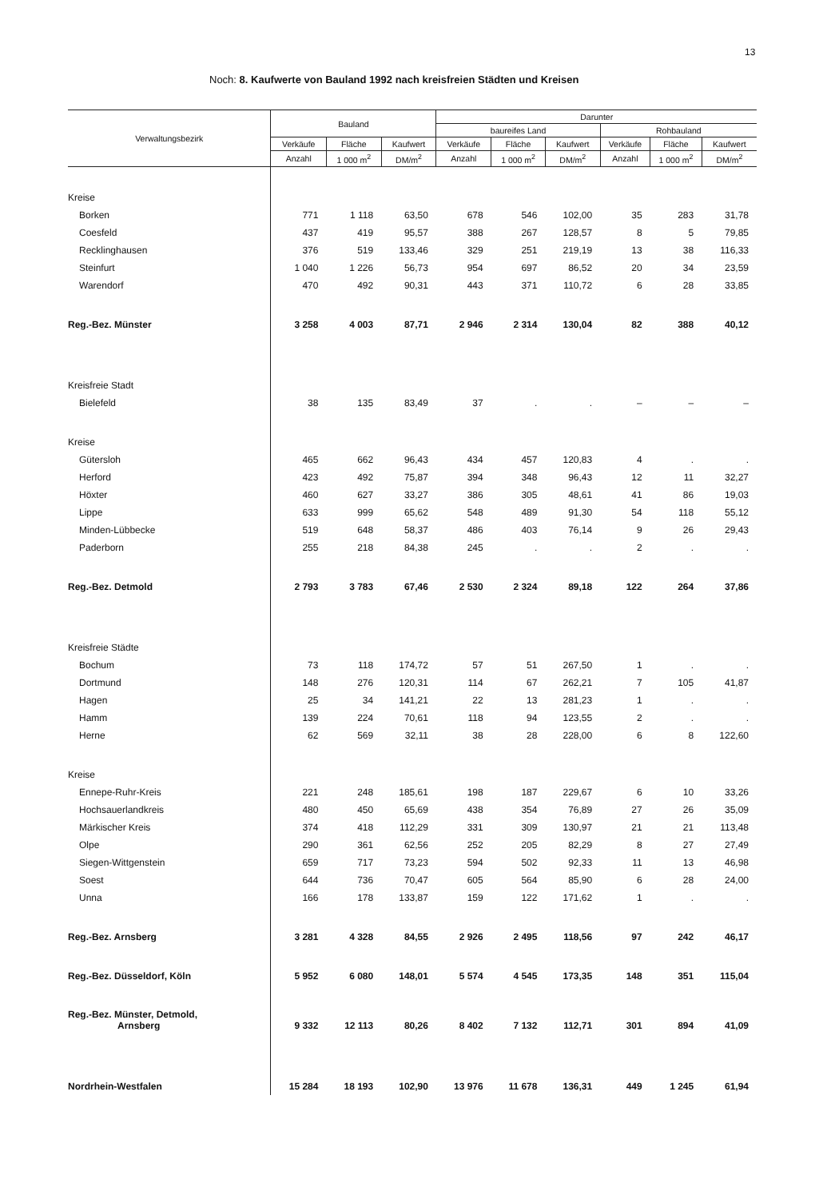13
Noch: 8. Kaufwerte von Bauland 1992 nach kreisfreien Städten und Kreisen
| Verwaltungsbezirk | Bauland | | | Darunter | | | | | |
| --- | --- | --- | --- | --- | --- | --- | --- | --- | --- |
| | | | | baureifes Land | | | Rohbauland | | |
| | Verkäufe | Fläche | Kaufwert | Verkäufe | Fläche | Kaufwert | Verkäufe | Fläche | Kaufwert |
| | Anzahl | 1 000 m<sup>2</sup> | DM/m<sup>2</sup> | Anzahl | 1 000 m<sup>2</sup> | DM/m<sup>2</sup> | Anzahl | 1 000 m<sup>2</sup> | DM/m<sup>2</sup> |
| Kreise | | | | | | | | | |
| Borken | 771 | 1 118 | 63,50 | 678 | 546 | 102,00 | 35 | 283 | 31,78 |
| Coesfeld | 437 | 419 | 95,57 | 388 | 267 | 128,57 | 8 | 5 | 79,85 |
| Recklinghausen | 376 | 519 | 133,46 | 329 | 251 | 219,19 | 13 | 38 | 116,33 |
| Steinfurt | 1 040 | 1 226 | 56,73 | 954 | 697 | 86,52 | 20 | 34 | 23,59 |
| Warendorf | 470 | 492 | 90,31 | 443 | 371 | 110,72 | 6 | 28 | 33,85 |
| Reg.-Bez. Münster | 3 258 | 4 003 | 87,71 | 2 946 | 2 314 | 130,04 | 82 | 388 | 40,12 |
| Kreisfreie Stadt | | | | | | | | | |
| Bielefeld | 38 | 135 | 83,49 | 37 | . | . | – | – | – |
| Kreise | | | | | | | | | |
| Gütersloh | 465 | 662 | 96,43 | 434 | 457 | 120,83 | 4 | . | . |
| Herford | 423 | 492 | 75,87 | 394 | 348 | 96,43 | 12 | 11 | 32,27 |
| Höxter | 460 | 627 | 33,27 | 386 | 305 | 48,61 | 41 | 86 | 19,03 |
| Lippe | 633 | 999 | 65,62 | 548 | 489 | 91,30 | 54 | 118 | 55,12 |
| Minden-Lübbecke | 519 | 648 | 58,37 | 486 | 403 | 76,14 | 9 | 26 | 29,43 |
| Paderborn | 255 | 218 | 84,38 | 245 | . | . | 2 | . | . |
| Reg.-Bez. Detmold | 2 793 | 3 783 | 67,46 | 2 530 | 2 324 | 89,18 | 122 | 264 | 37,86 |
| Kreisfreie Städte | | | | | | | | | |
| Bochum | 73 | 118 | 174,72 | 57 | 51 | 267,50 | 1 | . | . |
| Dortmund | 148 | 276 | 120,31 | 114 | 67 | 262,21 | 7 | 105 | 41,87 |
| Hagen | 25 | 34 | 141,21 | 22 | 13 | 281,23 | 1 | . | . |
| Hamm | 139 | 224 | 70,61 | 118 | 94 | 123,55 | 2 | . | . |
| Herne | 62 | 569 | 32,11 | 38 | 28 | 228,00 | 6 | 8 | 122,60 |
| Kreise | | | | | | | | | |
| Ennepe-Ruhr-Kreis | 221 | 248 | 185,61 | 198 | 187 | 229,67 | 6 | 10 | 33,26 |
| Hochsauerlandkreis | 480 | 450 | 65,69 | 438 | 354 | 76,89 | 27 | 26 | 35,09 |
| Märkischer Kreis | 374 | 418 | 112,29 | 331 | 309 | 130,97 | 21 | 21 | 113,48 |
| Olpe | 290 | 361 | 62,56 | 252 | 205 | 82,29 | 8 | 27 | 27,49 |
| Siegen-Wittgenstein | 659 | 717 | 73,23 | 594 | 502 | 92,33 | 11 | 13 | 46,98 |
| Soest | 644 | 736 | 70,47 | 605 | 564 | 85,90 | 6 | 28 | 24,00 |
| Unna | 166 | 178 | 133,87 | 159 | 122 | 171,62 | 1 | . | . |
| Reg.-Bez. Arnsberg | 3 281 | 4 328 | 84,55 | 2 926 | 2 495 | 118,56 | 97 | 242 | 46,17 |
| Reg.-Bez. Düsseldorf, Köln | 5 952 | 6 080 | 148,01 | 5 574 | 4 545 | 173,35 | 148 | 351 | 115,04 |
| Reg.-Bez. Münster, Detmold, Arnsberg | 9 332 | 12 113 | 80,26 | 8 402 | 7 132 | 112,71 | 301 | 894 | 41,09 |
| Nordrhein-Westfalen | 15 284 | 18 193 | 102,90 | 13 976 | 11 678 | 136,31 | 449 | 1 245 | 61,94 |